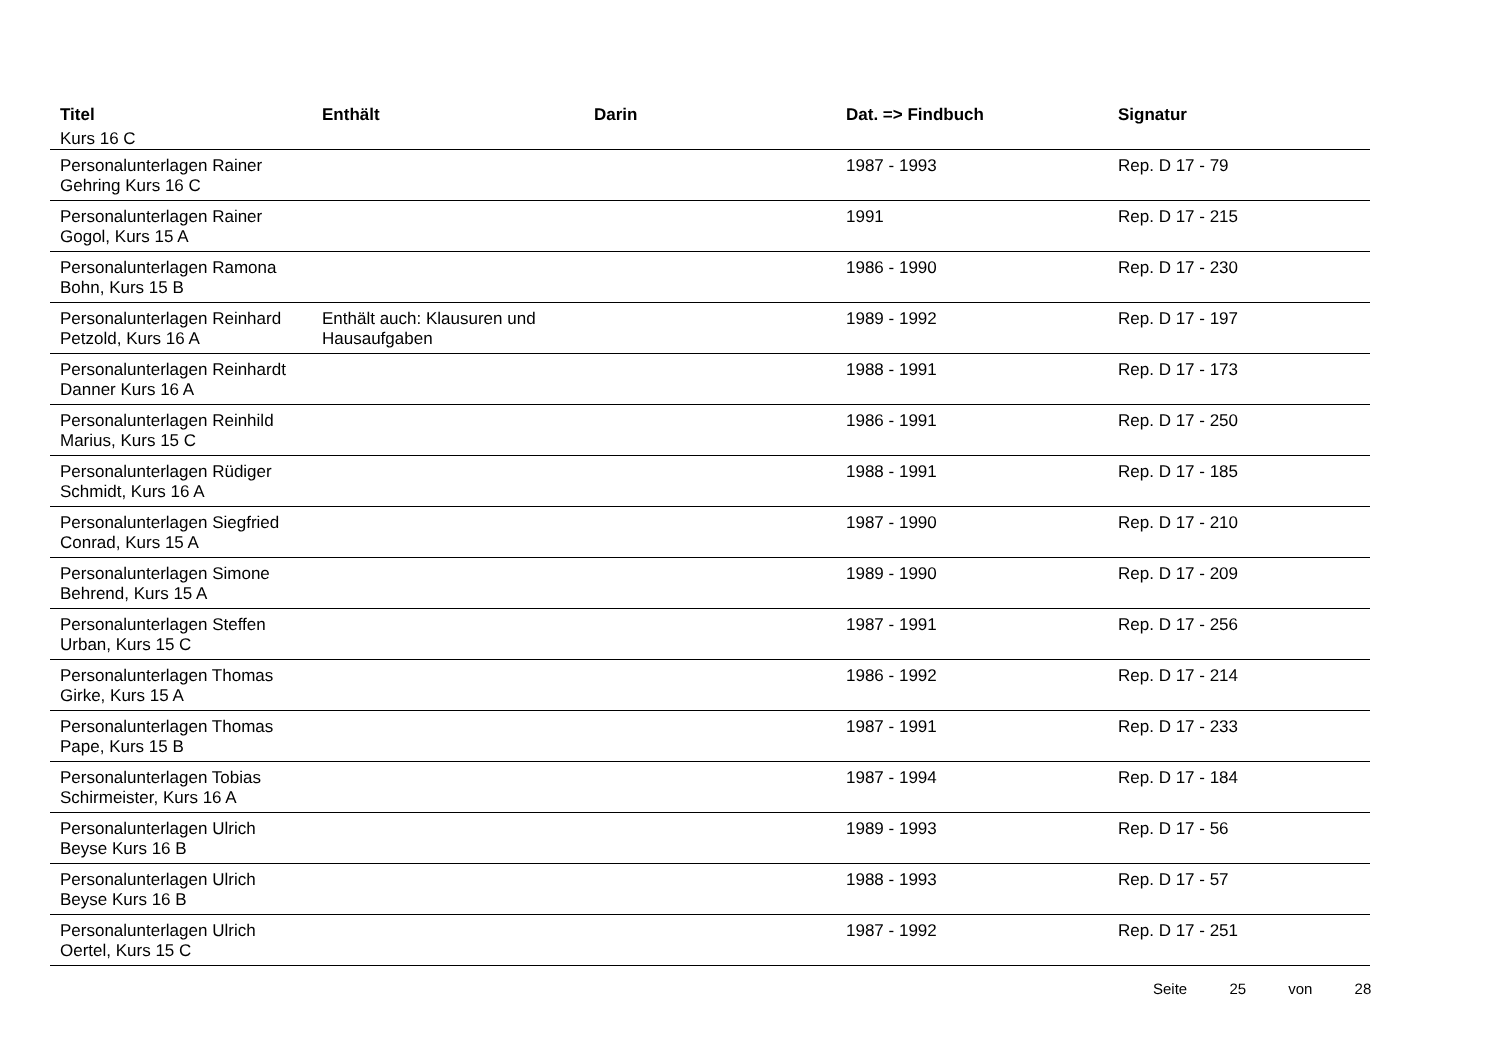| Titel | Enthält | Darin | Dat. => Findbuch | Signatur |
| --- | --- | --- | --- | --- |
| Kurs 16 C | | | | |
| Personalunterlagen Rainer Gehring Kurs 16 C | | | 1987 - 1993 | Rep. D 17 - 79 |
| Personalunterlagen Rainer Gogol, Kurs 15 A | | | 1991 | Rep. D 17 - 215 |
| Personalunterlagen Ramona Bohn, Kurs 15 B | | | 1986 - 1990 | Rep. D 17 - 230 |
| Personalunterlagen Reinhard Petzold, Kurs 16 A | Enthält auch: Klausuren und Hausaufgaben | | 1989 - 1992 | Rep. D 17 - 197 |
| Personalunterlagen Reinhardt Danner Kurs 16 A | | | 1988 - 1991 | Rep. D 17 - 173 |
| Personalunterlagen Reinhild Marius, Kurs 15 C | | | 1986 - 1991 | Rep. D 17 - 250 |
| Personalunterlagen Rüdiger Schmidt, Kurs 16 A | | | 1988 - 1991 | Rep. D 17 - 185 |
| Personalunterlagen Siegfried Conrad, Kurs 15 A | | | 1987 - 1990 | Rep. D 17 - 210 |
| Personalunterlagen Simone Behrend, Kurs 15 A | | | 1989 - 1990 | Rep. D 17 - 209 |
| Personalunterlagen Steffen Urban, Kurs 15 C | | | 1987 - 1991 | Rep. D 17 - 256 |
| Personalunterlagen Thomas Girke, Kurs 15 A | | | 1986 - 1992 | Rep. D 17 - 214 |
| Personalunterlagen Thomas Pape, Kurs 15 B | | | 1987 - 1991 | Rep. D 17 - 233 |
| Personalunterlagen Tobias Schirmeister, Kurs 16 A | | | 1987 - 1994 | Rep. D 17 - 184 |
| Personalunterlagen Ulrich Beyse Kurs 16 B | | | 1989 - 1993 | Rep. D 17 - 56 |
| Personalunterlagen Ulrich Beyse Kurs 16 B | | | 1988 - 1993 | Rep. D 17 - 57 |
| Personalunterlagen Ulrich Oertel, Kurs 15 C | | | 1987 - 1992 | Rep. D 17 - 251 |
Seite 25 von 28